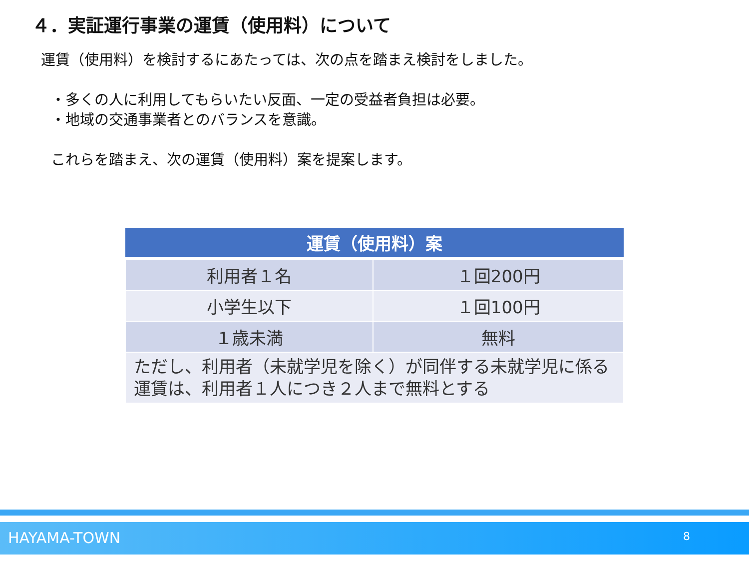４．実証運行事業の運賃（使用料）について
運賃（使用料）を検討するにあたっては、次の点を踏まえ検討をしました。
・多くの人に利用してもらいたい反面、一定の受益者負担は必要。
・地域の交通事業者とのバランスを意識。
これらを踏まえ、次の運賃（使用料）案を提案します。
| 運賃（使用料）案 | |
| --- | --- |
| 利用者１名 | １回200円 |
| 小学生以下 | １回100円 |
| １歳未満 | 無料 |
| ただし、利用者（未就学児を除く）が同伴する未就学児に係る運賃は、利用者１人につき２人まで無料とする | |
HAYAMA-TOWN 8